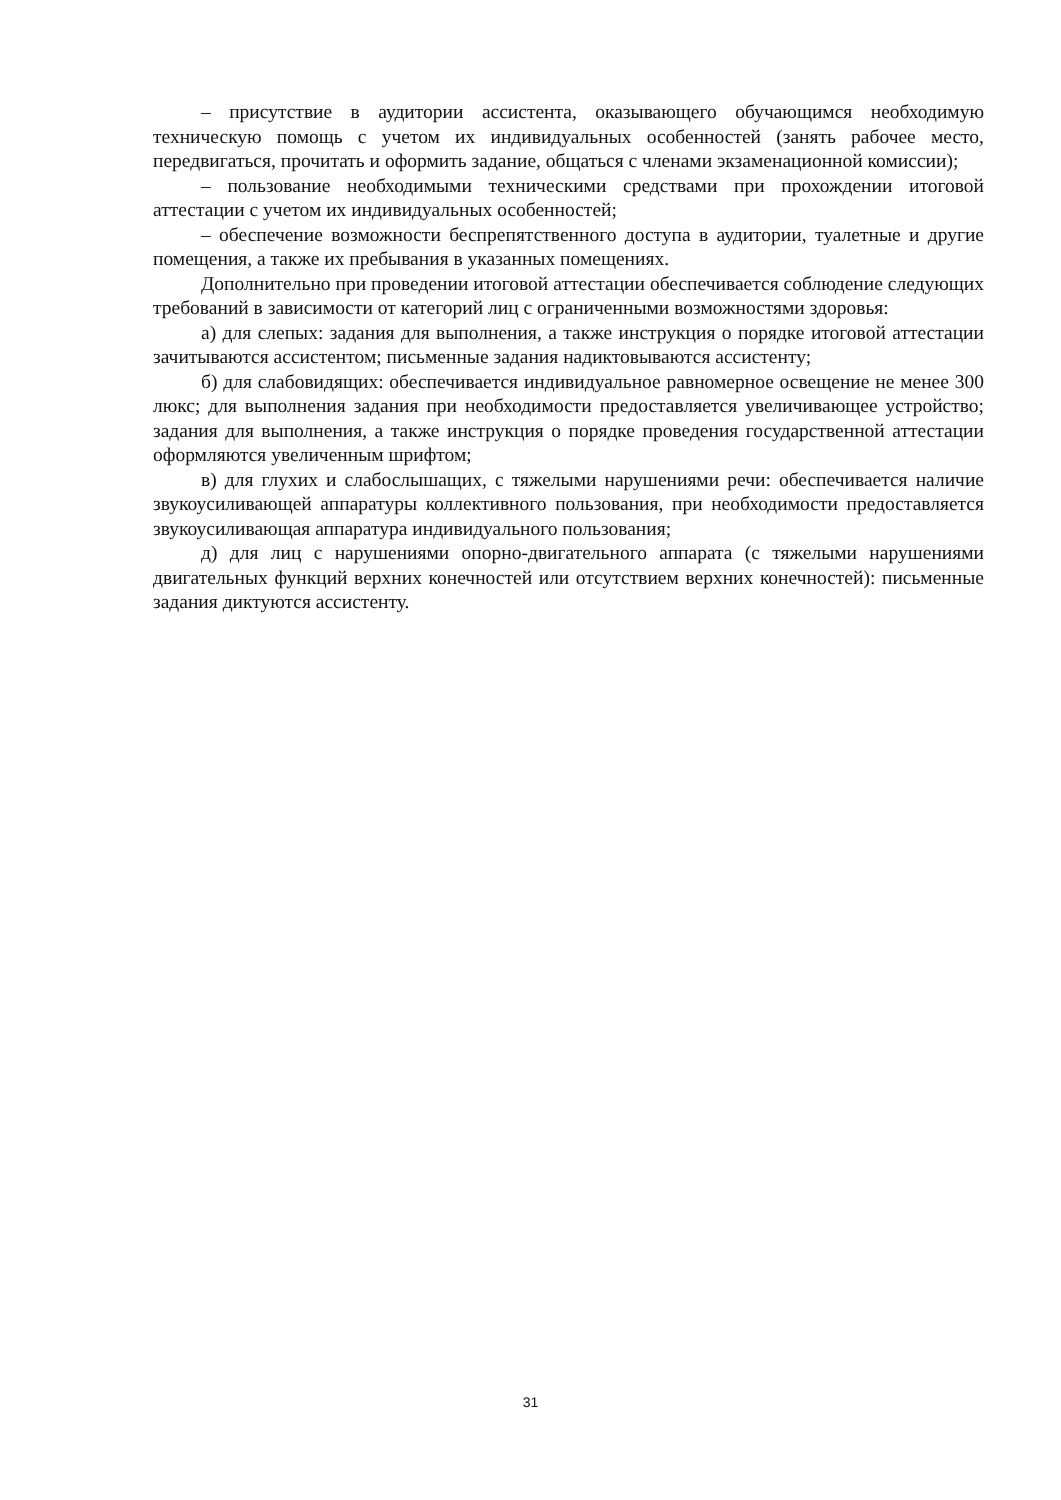– присутствие в аудитории ассистента, оказывающего обучающимся необходимую техническую помощь с учетом их индивидуальных особенностей (занять рабочее место, передвигаться, прочитать и оформить задание, общаться с членами экзаменационной комиссии);
– пользование необходимыми техническими средствами при прохождении итоговой аттестации с учетом их индивидуальных особенностей;
– обеспечение возможности беспрепятственного доступа в аудитории, туалетные и другие помещения, а также их пребывания в указанных помещениях.
Дополнительно при проведении итоговой аттестации обеспечивается соблюдение следующих требований в зависимости от категорий лиц с ограниченными возможностями здоровья:
а) для слепых: задания для выполнения, а также инструкция о порядке итоговой аттестации зачитываются ассистентом; письменные задания надиктовываются ассистенту;
б) для слабовидящих: обеспечивается индивидуальное равномерное освещение не менее 300 люкс; для выполнения задания при необходимости предоставляется увеличивающее устройство; задания для выполнения, а также инструкция о порядке проведения государственной аттестации оформляются увеличенным шрифтом;
в) для глухих и слабослышащих, с тяжелыми нарушениями речи: обеспечивается наличие звукоусиливающей аппаратуры коллективного пользования, при необходимости предоставляется звукоусиливающая аппаратура индивидуального пользования;
д) для лиц с нарушениями опорно-двигательного аппарата (с тяжелыми нарушениями двигательных функций верхних конечностей или отсутствием верхних конечностей): письменные задания диктуются ассистенту.
31